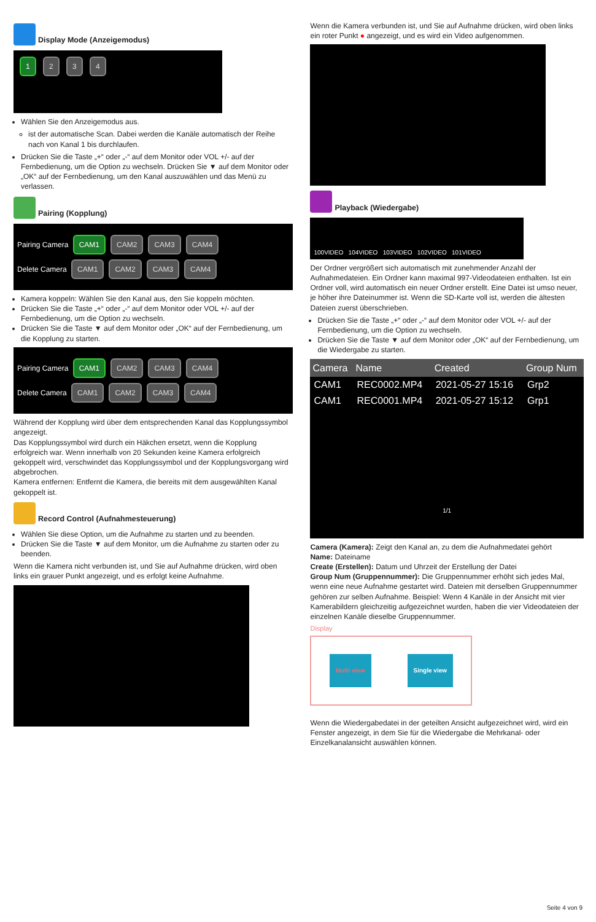Display Mode (Anzeigemodus)
1 2 3 4
Wählen Sie den Anzeigemodus aus.
ist der automatische Scan. Dabei werden die Kanäle automatisch der Reihe nach von Kanal 1 bis durchlaufen.
Drücken Sie die Taste „+“ oder „-“ auf dem Monitor oder VOL +/- auf der Fernbedienung, um die Option zu wechseln. Drücken Sie ▼ auf dem Monitor oder „OK“ auf der Fernbedienung, um den Kanal auszuwählen und das Menü zu verlassen.
Pairing (Kopplung)
Pairing Camera CAM1 CAM2 CAM3 CAM4
Delete Camera CAM1 CAM2 CAM3 CAM4
Kamera koppeln: Wählen Sie den Kanal aus, den Sie koppeln möchten.
Drücken Sie die Taste „+“ oder „-“ auf dem Monitor oder VOL +/- auf der Fernbedienung, um die Option zu wechseln.
Drücken Sie die Taste ▼ auf dem Monitor oder „OK“ auf der Fernbedienung, um die Kopplung zu starten.
Pairing Camera CAM1 CAM2 CAM3 CAM4
Delete Camera CAM1 CAM2 CAM3 CAM4
Während der Kopplung wird über dem entsprechenden Kanal das Kopplungssymbol angezeigt.
Das Kopplungssymbol wird durch ein Häkchen ersetzt, wenn die Kopplung erfolgreich war. Wenn innerhalb von 20 Sekunden keine Kamera erfolgreich gekoppelt wird, verschwindet das Kopplungssymbol und der Kopplungsvorgang wird abgebrochen.
Kamera entfernen: Entfernt die Kamera, die bereits mit dem ausgewählten Kanal gekoppelt ist.
Record Control (Aufnahmesteuerung)
Wählen Sie diese Option, um die Aufnahme zu starten und zu beenden.
Drücken Sie die Taste ▼ auf dem Monitor, um die Aufnahme zu starten oder zu beenden.
Wenn die Kamera nicht verbunden ist, und Sie auf Aufnahme drücken, wird oben links ein grauer Punkt angezeigt, und es erfolgt keine Aufnahme.
Wenn die Kamera verbunden ist, und Sie auf Aufnahme drücken, wird oben links ein roter Punkt ● angezeigt, und es wird ein Video aufgenommen.
Playback (Wiedergabe)
100VIDEO 104VIDEO 103VIDEO 102VIDEO 101VIDEO
Der Ordner vergrößert sich automatisch mit zunehmender Anzahl der Aufnahmedateien. Ein Ordner kann maximal 997-Videodateien enthalten. Ist ein Ordner voll, wird automatisch ein neuer Ordner erstellt. Eine Datei ist umso neuer, je höher ihre Dateinummer ist. Wenn die SD-Karte voll ist, werden die ältesten Dateien zuerst überschrieben.
Drücken Sie die Taste „+“ oder „-“ auf dem Monitor oder VOL +/- auf der Fernbedienung, um die Option zu wechseln.
Drücken Sie die Taste ▼ auf dem Monitor oder „OK“ auf der Fernbedienung, um die Wiedergabe zu starten.
| Camera | Name | Created | Group Num |
| --- | --- | --- | --- |
| CAM1 | REC0002.MP4 | 2021-05-27 15:16 | Grp2 |
| CAM1 | REC0001.MP4 | 2021-05-27 15:12 | Grp1 |
1/1
Camera (Kamera): Zeigt den Kanal an, zu dem die Aufnahmedatei gehört
Name: Dateiname
Create (Erstellen): Datum und Uhrzeit der Erstellung der Datei
Group Num (Gruppennummer): Die Gruppennummer erhöht sich jedes Mal, wenn eine neue Aufnahme gestartet wird. Dateien mit derselben Gruppennummer gehören zur selben Aufnahme. Beispiel: Wenn 4 Kanäle in der Ansicht mit vier Kamerabildern gleichzeitig aufgezeichnet wurden, haben die vier Videodateien der einzelnen Kanäle dieselbe Gruppennummer.
Display
Multi view Single view
Wenn die Wiedergabedatei in der geteilten Ansicht aufgezeichnet wird, wird ein Fenster angezeigt, in dem Sie für die Wiedergabe die Mehrkanal- oder Einzelkanalansicht auswählen können.
Seite 4 von 9